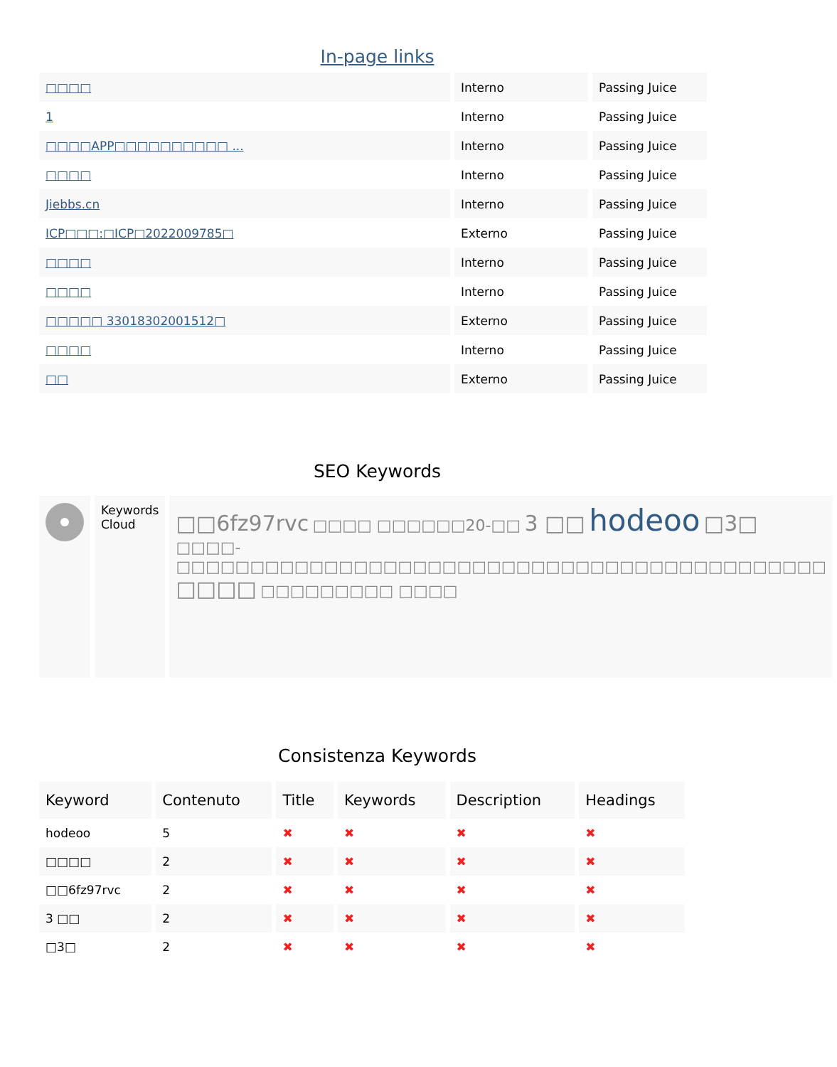In-page links
| □□□□ | Interno | Passing Juice |
| 1 | Interno | Passing Juice |
| □□□□APP□□□□□□□□□□ ... | Interno | Passing Juice |
| □□□□ | Interno | Passing Juice |
| Jiebbs.cn | Interno | Passing Juice |
| ICP□□□:□ICP□2022009785□ | Externo | Passing Juice |
| □□□□ | Interno | Passing Juice |
| □□□□ | Interno | Passing Juice |
| □□□□□ 33018302001512□ | Externo | Passing Juice |
| □□□□ | Interno | Passing Juice |
| □□ | Externo | Passing Juice |
SEO Keywords
| | Keywords Cloud | □□6fz97rvc □□□□ □□□□□□20-□□ 3 □□ hodeoo □3□ □□□□-□□□□□□□□□□□□□□□□□□□□□□□□□□□□□□□□□□□□□□□□□□□□ □□□□ □□□□□□□□□ □□□□ |
Consistenza Keywords
| Keyword | Contenuto | Title | Keywords | Description | Headings |
| --- | --- | --- | --- | --- | --- |
| hodeoo | 5 | ✖ | ✖ | ✖ | ✖ |
| □□□□ | 2 | ✖ | ✖ | ✖ | ✖ |
| □□6fz97rvc | 2 | ✖ | ✖ | ✖ | ✖ |
| 3 □□ | 2 | ✖ | ✖ | ✖ | ✖ |
| □3□ | 2 | ✖ | ✖ | ✖ | ✖ |